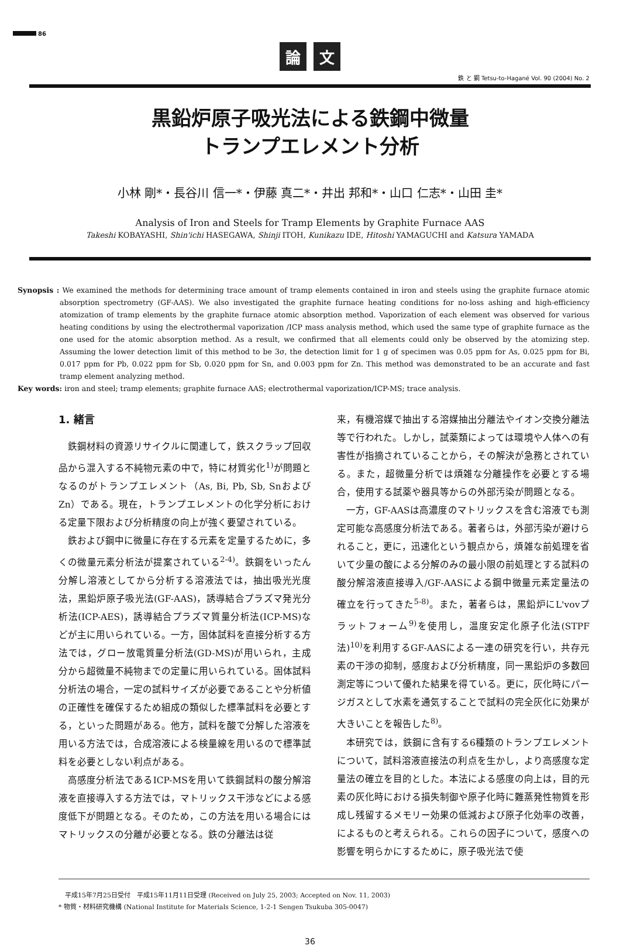86
論 文
鉄 と 鋼 Tetsu-to-Hagané Vol. 90 (2004) No. 2
黒鉛炉原子吸光法による鉄鋼中微量
トランプエレメント分析
小林 剛*・長谷川 信一*・伊藤 真二*・井出 邦和*・山口 仁志*・山田 圭*
Analysis of Iron and Steels for Tramp Elements by Graphite Furnace AAS
Takeshi KOBAYASHI, Shin'ichi HASEGAWA, Shinji ITOH, Kunikazu IDE, Hitoshi YAMAGUCHI and Katsura YAMADA
Synopsis : We examined the methods for determining trace amount of tramp elements contained in iron and steels using the graphite furnace atomic absorption spectrometry (GF-AAS). We also investigated the graphite furnace heating conditions for no-loss ashing and high-efficiency atomization of tramp elements by the graphite furnace atomic absorption method. Vaporization of each element was observed for various heating conditions by using the electrothermal vaporization /ICP mass analysis method, which used the same type of graphite furnace as the one used for the atomic absorption method. As a result, we confirmed that all elements could only be observed by the atomizing step. Assuming the lower detection limit of this method to be 3σ, the detection limit for 1 g of specimen was 0.05 ppm for As, 0.025 ppm for Bi, 0.017 ppm for Pb, 0.022 ppm for Sb, 0.020 ppm for Sn, and 0.003 ppm for Zn. This method was demonstrated to be an accurate and fast tramp element analyzing method.
Key words: iron and steel; tramp elements; graphite furnace AAS; electrothermal vaporization/ICP-MS; trace analysis.
1. 緒言
鉄鋼材料の資源リサイクルに関連して，鉄スクラップ回収品から混入する不純物元素の中で，特に材質劣化<sup>1)</sup>が問題となるのがトランプエレメント（As, Bi, Pb, Sb, SnおよびZn）である。現在，トランプエレメントの化学分析における定量下限および分析精度の向上が強く要望されている。
鉄および鋼中に微量に存在する元素を定量するために，多くの微量元素分析法が提案されている<sup>2-4)</sup>。鉄鋼をいったん分解し溶液としてから分析する溶液法では，抽出吸光光度法，黒鉛炉原子吸光法(GF-AAS)，誘導結合プラズマ発光分析法(ICP-AES)，誘導結合プラズマ質量分析法(ICP-MS)などが主に用いられている。一方，固体試料を直接分析する方法では，グロー放電質量分析法(GD-MS)が用いられ，主成分から超微量不純物までの定量に用いられている。固体試料分析法の場合，一定の試料サイズが必要であることや分析値の正確性を確保するため組成の類似した標準試料を必要とする，といった問題がある。他方，試料を酸で分解した溶液を用いる方法では，合成溶液による検量線を用いるので標準試料を必要としない利点がある。
高感度分析法であるICP-MSを用いて鉄鋼試料の酸分解溶液を直接導入する方法では，マトリックス干渉などによる感度低下が問題となる。そのため，この方法を用いる場合にはマトリックスの分離が必要となる。鉄の分離法は従
来，有機溶媒で抽出する溶媒抽出分離法やイオン交換分離法等で行われた。しかし，試薬類によっては環境や人体への有害性が指摘されていることから，その解決が急務とされている。また，超微量分析では煩雑な分離操作を必要とする場合，使用する試薬や器具等からの外部汚染が問題となる。
一方，GF-AASは高濃度のマトリックスを含む溶液でも測定可能な高感度分析法である。著者らは，外部汚染が避けられること，更に，迅速化という観点から，煩雑な前処理を省いて少量の酸による分解のみの最小限の前処理とする試料の酸分解溶液直接導入/GF-AASによる鋼中微量元素定量法の確立を行ってきた<sup>5-8)</sup>。また，著者らは，黒鉛炉にL'vovプラットフォーム<sup>9)</sup>を使用し，温度安定化原子化法(STPF法)<sup>10)</sup>を利用するGF-AASによる一連の研究を行い，共存元素の干渉の抑制，感度および分析精度，同一黒鉛炉の多数回測定等について優れた結果を得ている。更に，灰化時にパージガスとして水素を通気することで試料の完全灰化に効果が大きいことを報告した<sup>8)</sup>。
本研究では，鉄鋼に含有する6種類のトランプエレメントについて，試料溶液直接法の利点を生かし，より高感度な定量法の確立を目的とした。本法による感度の向上は，目的元素の灰化時における損失制御や原子化時に難蒸発性物質を形成し残留するメモリー効果の低減および原子化効率の改善，によるものと考えられる。これらの因子について，感度への影響を明らかにするために，原子吸光法で使
　平成15年7月25日受付　平成15年11月11日受理 (Received on July 25, 2003; Accepted on Nov. 11, 2003)
* 物質・材料研究機構 (National Institute for Materials Science, 1-2-1 Sengen Tsukuba 305-0047)
36